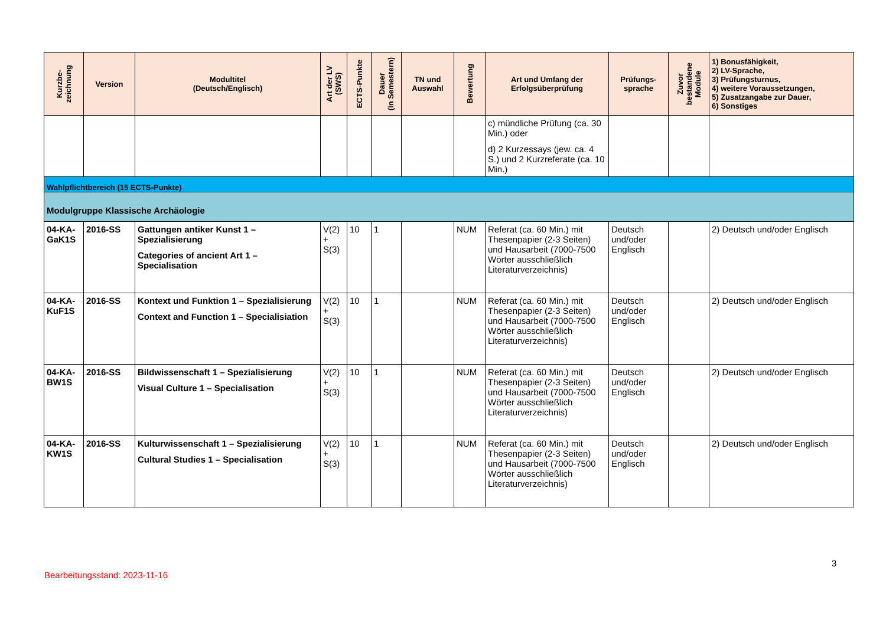| Kurzbe- zeichnung | Version | Modultitel (Deutsch/Englisch) | Art der LV (SWS) | ECTS-Punkte | Dauer (in Semestern) | TN und Auswahl | Bewertung | Art und Umfang der Erfolgsüberprüfung | Prüfungs- sprache | Zuvor bestandene Module | 1) Bonusfähigkeit, 2) LV-Sprache, 3) Prüfungsturnus, 4) weitere Voraussetzungen, 5) Zusatzangabe zur Dauer, 6) Sonstiges |
| --- | --- | --- | --- | --- | --- | --- | --- | --- | --- | --- | --- |
| | | | | | | | | c) mündliche Prüfung (ca. 30 Min.) oder d) 2 Kurzessays (jew. ca. 4 S.) und 2 Kurzreferate (ca. 10 Min.) | | | |
| Wahlpflichtbereich (15 ECTS-Punkte) | | | | | | | | | | | |
| Modulgruppe Klassische Archäologie | | | | | | | | | | | |
| 04-KA-GaK1S | 2016-SS | Gattungen antiker Kunst 1 – Spezialisierung Categories of ancient Art 1 – Specialisation | V(2) + S(3) | 10 | 1 | | NUM | Referat (ca. 60 Min.) mit Thesenpapier (2-3 Seiten) und Hausarbeit (7000-7500 Wörter ausschließlich Literaturverzeichnis) | Deutsch und/oder Englisch | | 2) Deutsch und/oder Englisch |
| 04-KA-KuF1S | 2016-SS | Kontext und Funktion 1 – Spezialisierung Context and Function 1 – Specialisiation | V(2) + S(3) | 10 | 1 | | NUM | Referat (ca. 60 Min.) mit Thesenpapier (2-3 Seiten) und Hausarbeit (7000-7500 Wörter ausschließlich Literaturverzeichnis) | Deutsch und/oder Englisch | | 2) Deutsch und/oder Englisch |
| 04-KA-BW1S | 2016-SS | Bildwissenschaft 1 – Spezialisierung Visual Culture 1 – Specialisation | V(2) + S(3) | 10 | 1 | | NUM | Referat (ca. 60 Min.) mit Thesenpapier (2-3 Seiten) und Hausarbeit (7000-7500 Wörter ausschließlich Literaturverzeichnis) | Deutsch und/oder Englisch | | 2) Deutsch und/oder Englisch |
| 04-KA-KW1S | 2016-SS | Kulturwissenschaft 1 – Spezialisierung Cultural Studies 1 – Specialisation | V(2) + S(3) | 10 | 1 | | NUM | Referat (ca. 60 Min.) mit Thesenpapier (2-3 Seiten) und Hausarbeit (7000-7500 Wörter ausschließlich Literaturverzeichnis) | Deutsch und/oder Englisch | | 2) Deutsch und/oder Englisch |
3
Bearbeitungsstand: 2023-11-16